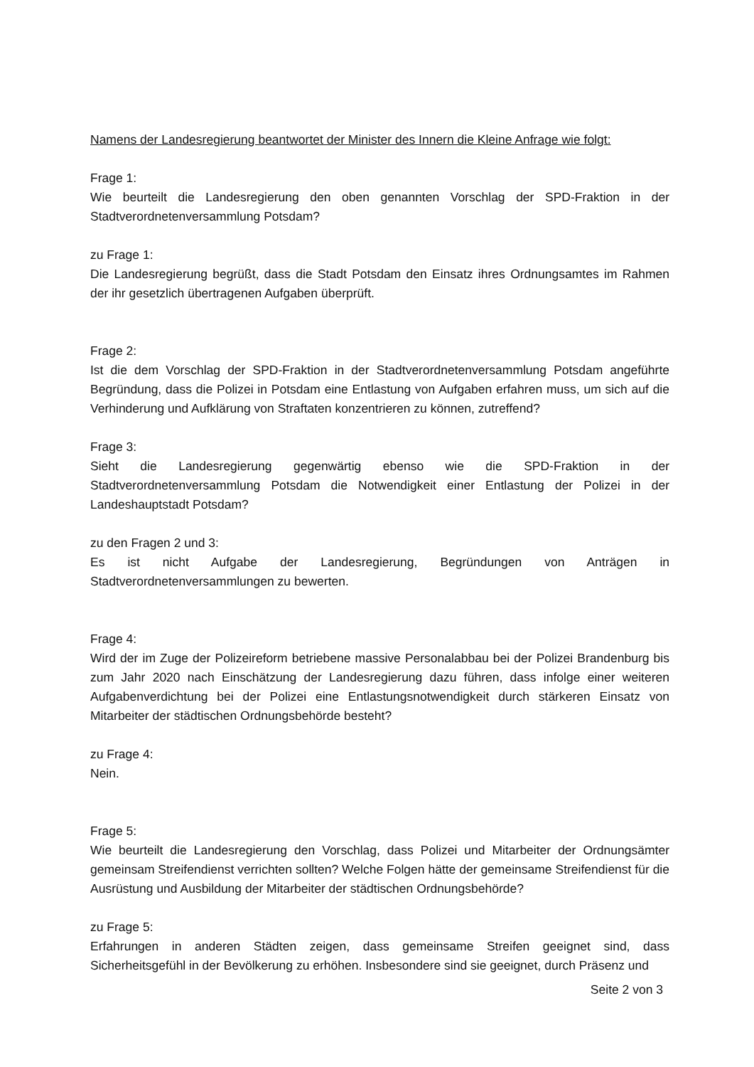Namens der Landesregierung beantwortet der Minister des Innern die Kleine Anfrage wie folgt:
Frage 1:
Wie beurteilt die Landesregierung den oben genannten Vorschlag der SPD-Fraktion in der Stadtverordnetenversammlung Potsdam?
zu Frage 1:
Die Landesregierung begrüßt, dass die Stadt Potsdam den Einsatz ihres Ordnungsamtes im Rahmen der ihr gesetzlich übertragenen Aufgaben überprüft.
Frage 2:
Ist die dem Vorschlag der SPD-Fraktion in der Stadtverordnetenversammlung Potsdam angeführte Begründung, dass die Polizei in Potsdam eine Entlastung von Aufgaben erfahren muss, um sich auf die Verhinderung und Aufklärung von Straftaten konzentrieren zu können, zutreffend?
Frage 3:
Sieht die Landesregierung gegenwärtig ebenso wie die SPD-Fraktion in der Stadtverordnetenversammlung Potsdam die Notwendigkeit einer Entlastung der Polizei in der Landeshauptstadt Potsdam?
zu den Fragen 2 und 3:
Es ist nicht Aufgabe der Landesregierung, Begründungen von Anträgen in Stadtverordnetenversammlungen zu bewerten.
Frage 4:
Wird der im Zuge der Polizeireform betriebene massive Personalabbau bei der Polizei Brandenburg bis zum Jahr 2020 nach Einschätzung der Landesregierung dazu führen, dass infolge einer weiteren Aufgabenverdichtung bei der Polizei eine Entlastungsnotwendigkeit durch stärkeren Einsatz von Mitarbeiter der städtischen Ordnungsbehörde besteht?
zu Frage 4:
Nein.
Frage 5:
Wie beurteilt die Landesregierung den Vorschlag, dass Polizei und Mitarbeiter der Ordnungsämter gemeinsam Streifendienst verrichten sollten? Welche Folgen hätte der gemeinsame Streifendienst für die Ausrüstung und Ausbildung der Mitarbeiter der städtischen Ordnungsbehörde?
zu Frage 5:
Erfahrungen in anderen Städten zeigen, dass gemeinsame Streifen geeignet sind, dass Sicherheitsgefühl in der Bevölkerung zu erhöhen. Insbesondere sind sie geeignet, durch Präsenz und
Seite 2 von 3